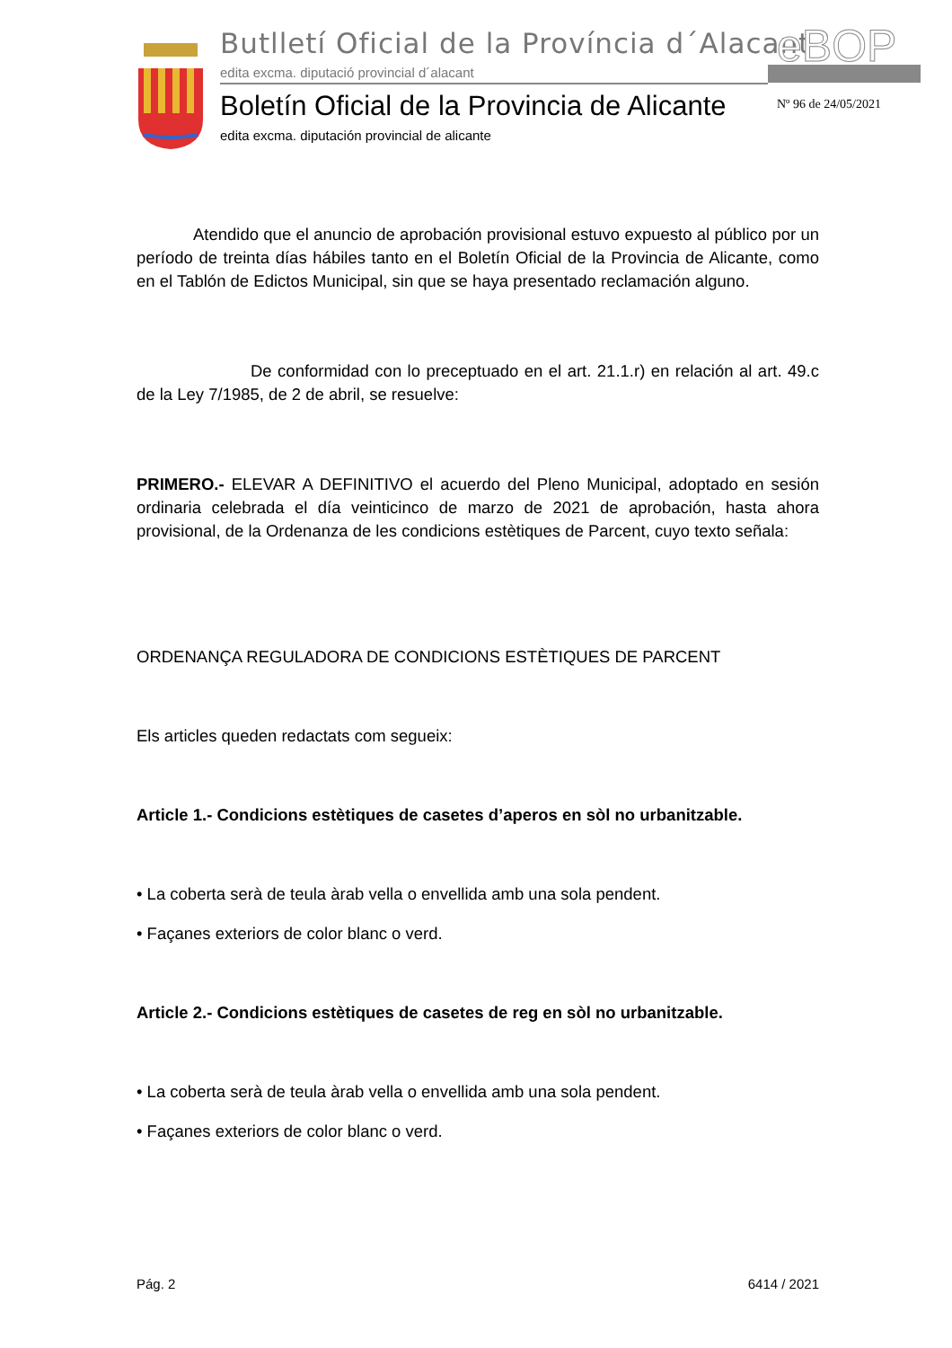Butlletí Oficial de la Província d´Alacant
edita excma. diputació provincial d´alacant
eBOP
Boletín Oficial de la Provincia de Alicante
edita excma. diputación provincial de alicante
Nº 96 de 24/05/2021
Atendido que el anuncio de aprobación provisional estuvo expuesto al público por un período de treinta días hábiles tanto en el Boletín Oficial de la Provincia de Alicante, como en el Tablón de Edictos Municipal, sin que se haya presentado reclamación alguno.
De conformidad con lo preceptuado en el art. 21.1.r) en relación al art. 49.c de la Ley 7/1985, de 2 de abril, se resuelve:
PRIMERO.- ELEVAR A DEFINITIVO el acuerdo del Pleno Municipal, adoptado en sesión ordinaria celebrada el día veinticinco de marzo de 2021 de aprobación, hasta ahora provisional, de la Ordenanza de les condicions estètiques de Parcent, cuyo texto señala:
ORDENANÇA REGULADORA DE CONDICIONS ESTÈTIQUES DE PARCENT
Els articles queden redactats com segueix:
Article 1.- Condicions estètiques de casetes d’aperos en sòl no urbanitzable.
• La coberta serà de teula àrab vella o envellida amb una sola pendent.
• Façanes exteriors de color blanc o verd.
Article 2.- Condicions estètiques de casetes de reg en sòl no urbanitzable.
• La coberta serà de teula àrab vella o envellida amb una sola pendent.
• Façanes exteriors de color blanc o verd.
Pág. 2 6414 / 2021